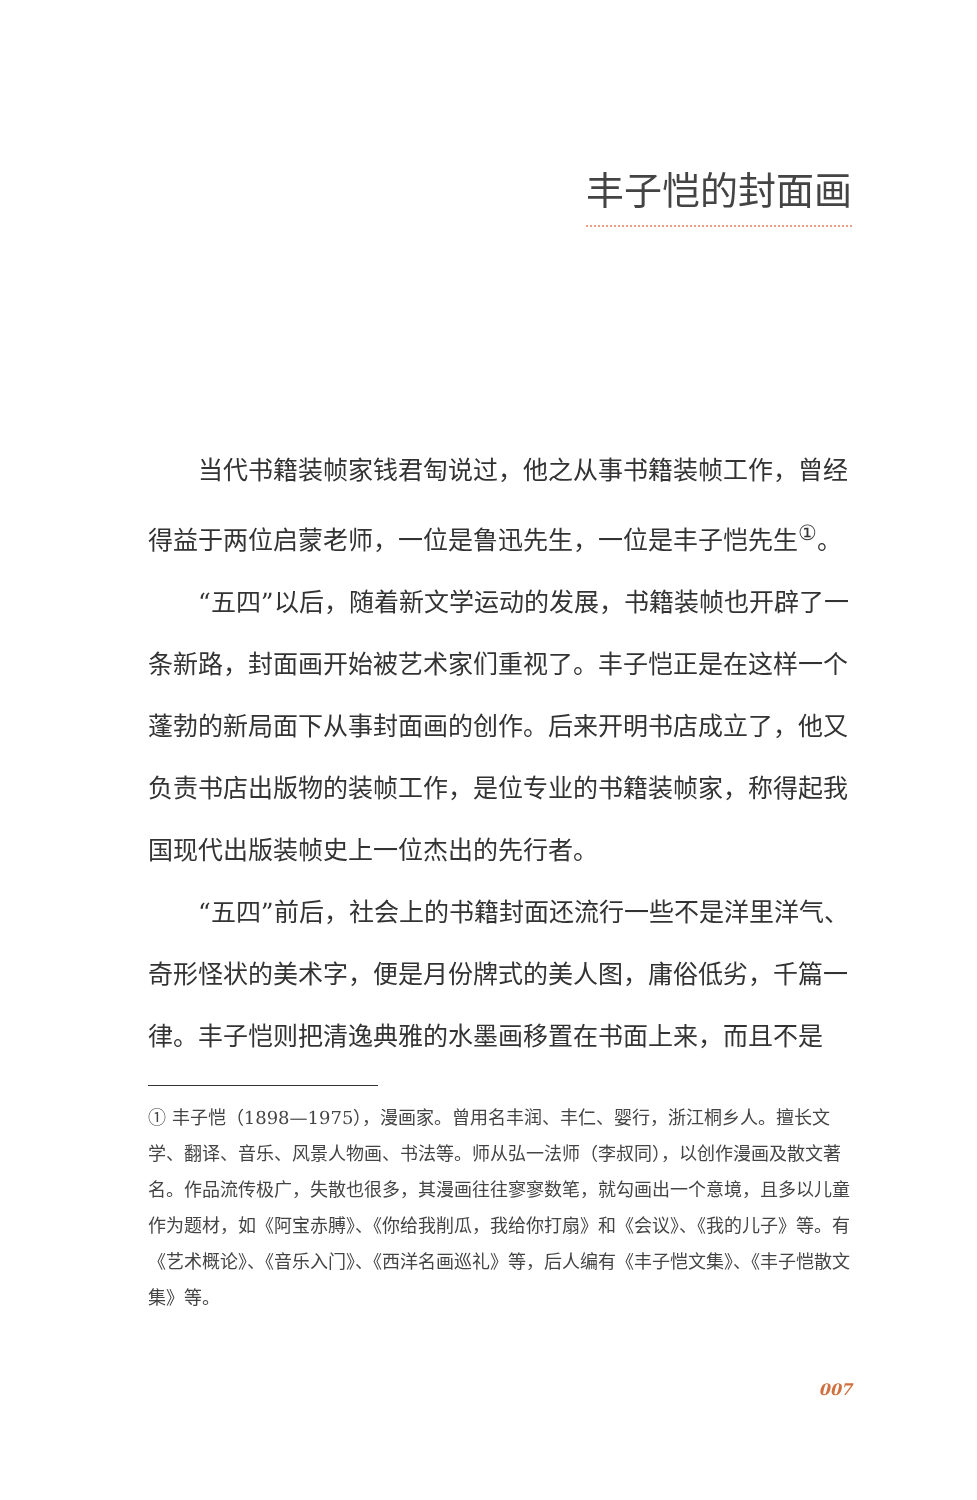丰子恺的封面画
当代书籍装帧家钱君匋说过，他之从事书籍装帧工作，曾经得益于两位启蒙老师，一位是鲁迅先生，一位是丰子恺先生<sup>①</sup>。
“五四”以后，随着新文学运动的发展，书籍装帧也开辟了一条新路，封面画开始被艺术家们重视了。丰子恺正是在这样一个蓬勃的新局面下从事封面画的创作。后来开明书店成立了，他又负责书店出版物的装帧工作，是位专业的书籍装帧家，称得起我国现代出版装帧史上一位杰出的先行者。
“五四”前后，社会上的书籍封面还流行一些不是洋里洋气、奇形怪状的美术字，便是月份牌式的美人图，庸俗低劣，千篇一律。丰子恺则把清逸典雅的水墨画移置在书面上来，而且不是
① 丰子恺（1898—1975），漫画家。曾用名丰润、丰仁、婴行，浙江桐乡人。擅长文学、翻译、音乐、风景人物画、书法等。师从弘一法师（李叔同），以创作漫画及散文著名。作品流传极广，失散也很多，其漫画往往寥寥数笔，就勾画出一个意境，且多以儿童作为题材，如《阿宝赤膊》、《你给我削瓜，我给你打扇》和《会议》、《我的儿子》等。有《艺术概论》、《音乐入门》、《西洋名画巡礼》等，后人编有《丰子恺文集》、《丰子恺散文集》等。
007